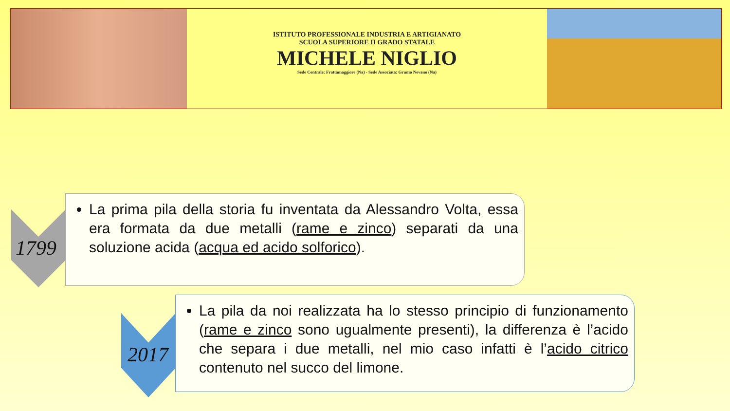ISTITUTO PROFESSIONALE INDUSTRIA E ARTIGIANATO
SCUOLA SUPERIORE II GRADO STATALE
MICHELE NIGLIO
Sede Centrale: Frattamaggiore (Na) - Sede Associata: Grumo Nevano (Na)
1799
La prima pila della storia fu inventata da Alessandro Volta, essa era formata da due metalli (rame e zinco) separati da una soluzione acida (acqua ed acido solforico).
2017
La pila da noi realizzata ha lo stesso principio di funzionamento (rame e zinco sono ugualmente presenti), la differenza è l’acido che separa i due metalli, nel mio caso infatti è l’acido citrico contenuto nel succo del limone.